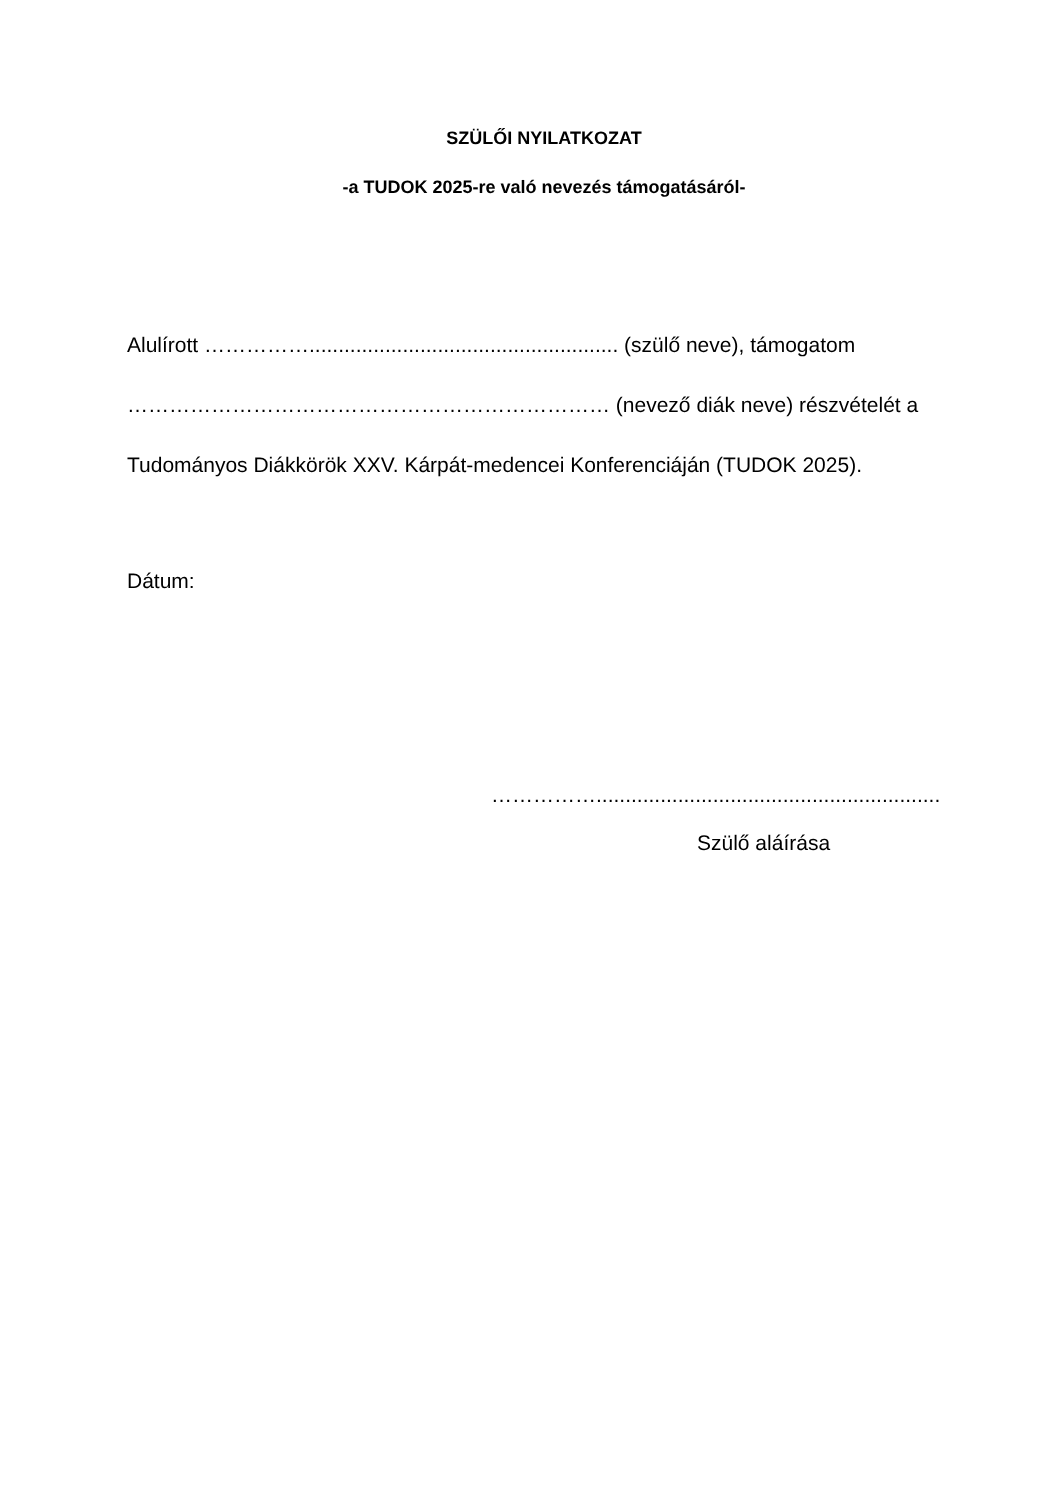SZÜLŐI NYILATKOZAT
-a TUDOK 2025-re való nevezés támogatásáról-
Alulírott ……………..................................................... (szülő neve), támogatom
…………………………………………………………… (nevező diák neve) részvételét a
Tudományos Diákkörök XXV. Kárpát-medencei Konferenciáján (TUDOK 2025).
Dátum:
……………...........................................................
Szülő aláírása